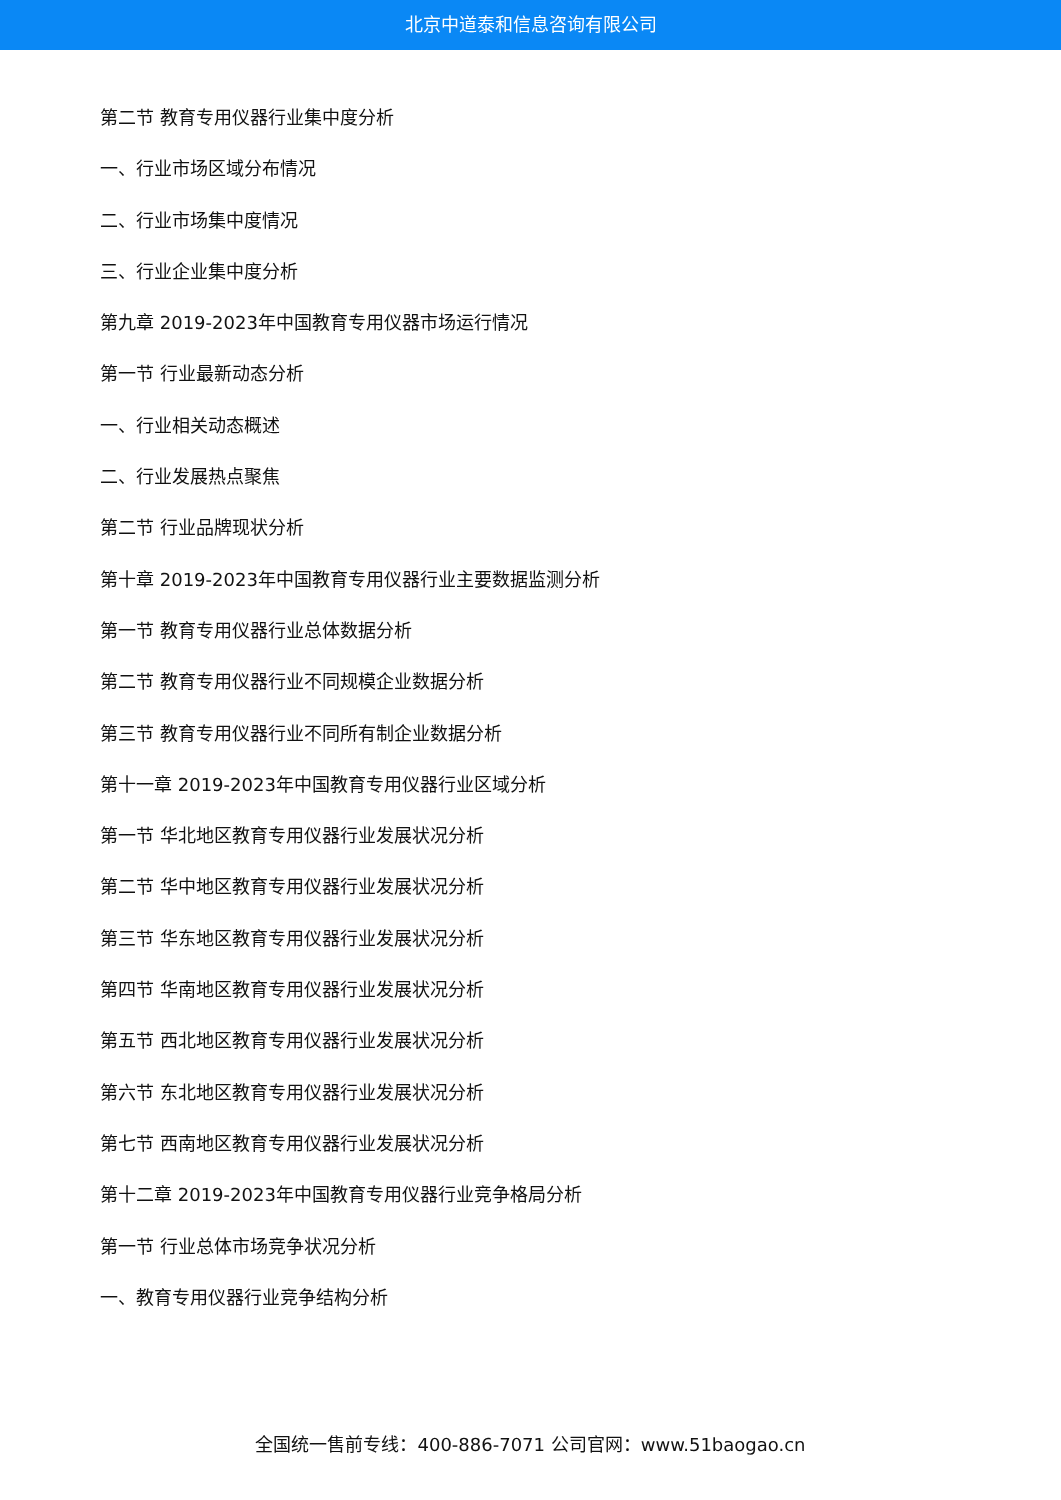北京中道泰和信息咨询有限公司
第二节 教育专用仪器行业集中度分析
一、行业市场区域分布情况
二、行业市场集中度情况
三、行业企业集中度分析
第九章 2019-2023年中国教育专用仪器市场运行情况
第一节 行业最新动态分析
一、行业相关动态概述
二、行业发展热点聚焦
第二节 行业品牌现状分析
第十章 2019-2023年中国教育专用仪器行业主要数据监测分析
第一节 教育专用仪器行业总体数据分析
第二节 教育专用仪器行业不同规模企业数据分析
第三节 教育专用仪器行业不同所有制企业数据分析
第十一章 2019-2023年中国教育专用仪器行业区域分析
第一节 华北地区教育专用仪器行业发展状况分析
第二节 华中地区教育专用仪器行业发展状况分析
第三节 华东地区教育专用仪器行业发展状况分析
第四节 华南地区教育专用仪器行业发展状况分析
第五节 西北地区教育专用仪器行业发展状况分析
第六节 东北地区教育专用仪器行业发展状况分析
第七节 西南地区教育专用仪器行业发展状况分析
第十二章 2019-2023年中国教育专用仪器行业竞争格局分析
第一节 行业总体市场竞争状况分析
一、教育专用仪器行业竞争结构分析
全国统一售前专线：400-886-7071 公司官网：www.51baogao.cn